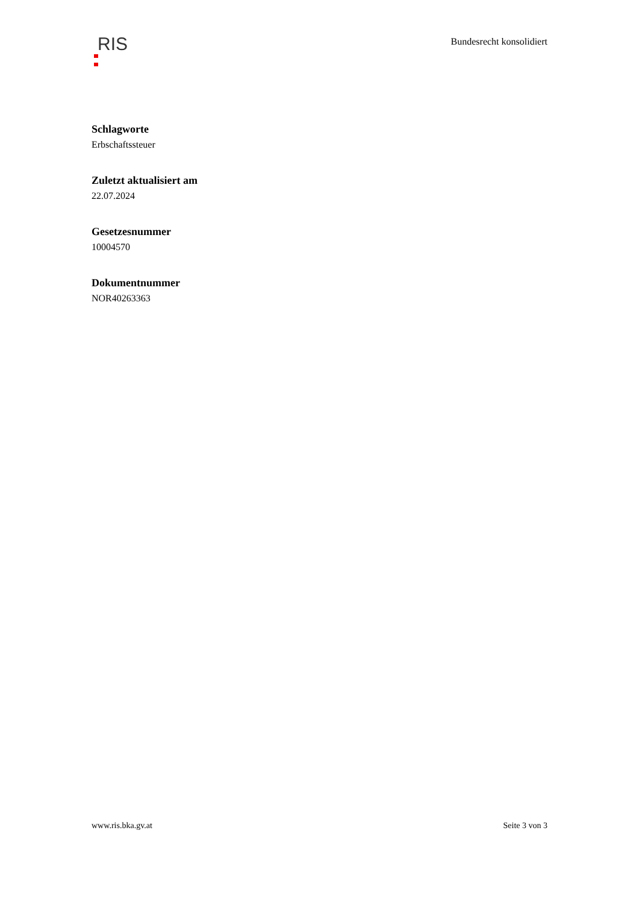RIS
Bundesrecht konsolidiert
Schlagworte
Erbschaftssteuer
Zuletzt aktualisiert am
22.07.2024
Gesetzesnummer
10004570
Dokumentnummer
NOR40263363
www.ris.bka.gv.at Seite 3 von 3